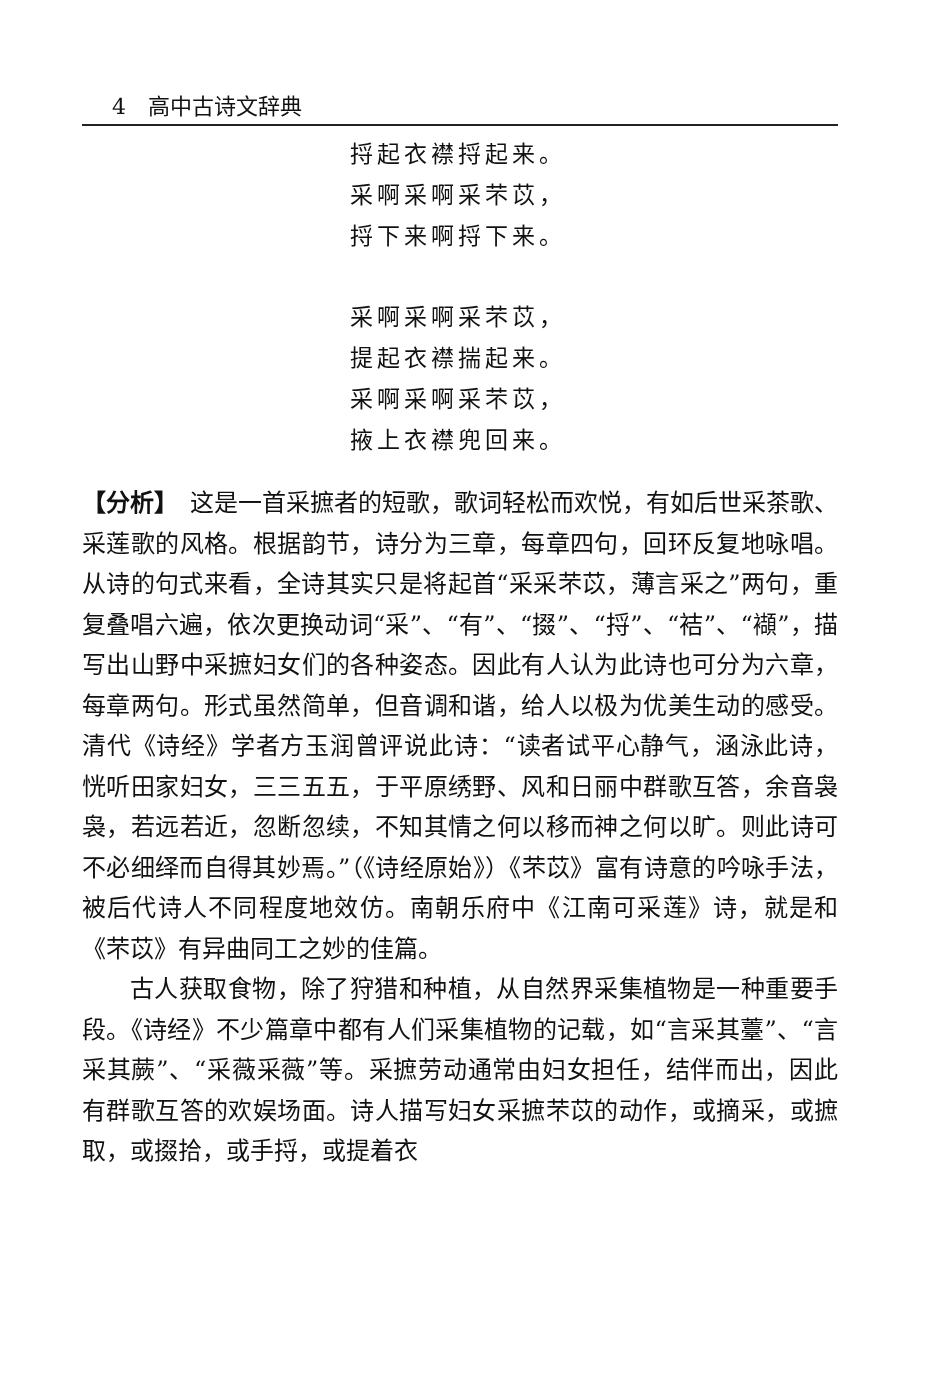4　高中古诗文辞典
捋起衣襟捋起来。
采啊采啊采芣苡，
捋下来啊捋下来。
采啊采啊采芣苡，
提起衣襟揣起来。
采啊采啊采芣苡，
掖上衣襟兜回来。
【分析】　这是一首采摭者的短歌，歌词轻松而欢悦，有如后世采茶歌、采莲歌的风格。根据韵节，诗分为三章，每章四句，回环反复地咏唱。从诗的句式来看，全诗其实只是将起首“采采芣苡，薄言采之”两句，重复叠唱六遍，依次更换动词“采”、“有”、“掇”、“捋”、“袺”、“襭”，描写出山野中采摭妇女们的各种姿态。因此有人认为此诗也可分为六章，每章两句。形式虽然简单，但音调和谐，给人以极为优美生动的感受。清代《诗经》学者方玉润曾评说此诗：“读者试平心静气，涵泳此诗，恍听田家妇女，三三五五，于平原绣野、风和日丽中群歌互答，余音袅袅，若远若近，忽断忽续，不知其情之何以移而神之何以旷。则此诗可不必细绎而自得其妙焉。”（《诗经原始》）《芣苡》富有诗意的吟咏手法，被后代诗人不同程度地效仿。南朝乐府中《江南可采莲》诗，就是和《芣苡》有异曲同工之妙的佳篇。
古人获取食物，除了狩猎和种植，从自然界采集植物是一种重要手段。《诗经》不少篇章中都有人们采集植物的记载，如“言采其薹”、“言采其蕨”、“采薇采薇”等。采摭劳动通常由妇女担任，结伴而出，因此有群歌互答的欢娱场面。诗人描写妇女采摭芣苡的动作，或摘采，或摭取，或掇拾，或手捋，或提着衣